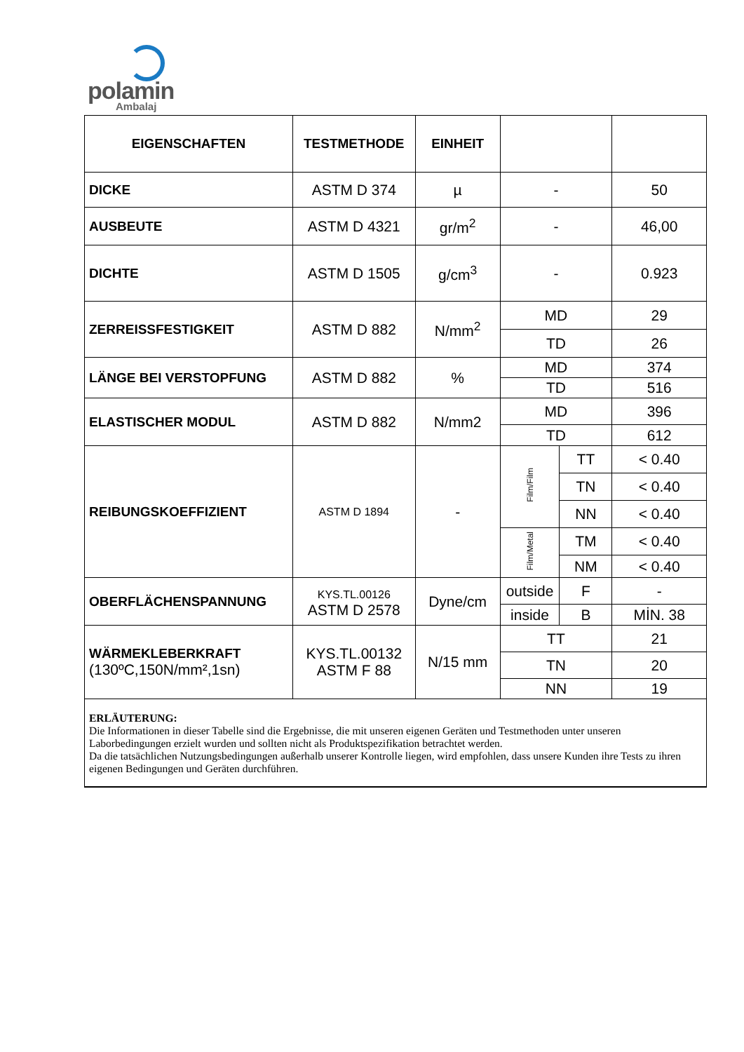polamin
Ambalaj
| EIGENSCHAFTEN | TESTMETHODE | EINHEIT | | | |
| --- | --- | --- | --- | --- | --- |
| DICKE | ASTM D 374 | µ | - | | 50 |
| AUSBEUTE | ASTM D 4321 | gr/m<sup>2</sup> | - | | 46,00 |
| DICHTE | ASTM D 1505 | g/cm<sup>3</sup> | - | | 0.923 |
| ZERREISSFESTIGKEIT | ASTM D 882 | N/mm<sup>2</sup> | MD | | 29 |
| | | | TD | | 26 |
| LÄNGE BEI VERSTOPFUNG | ASTM D 882 | % | MD | | 374 |
| | | | TD | | 516 |
| ELASTISCHER MODUL | ASTM D 882 | N/mm2 | MD | | 396 |
| | | | TD | | 612 |
| REIBUNGSKOEFFIZIENT | ASTM D 1894 | - | Film/Film | TT | < 0.40 |
| | | | | TN | < 0.40 |
| | | | | NN | < 0.40 |
| | | | Film/Metal | TM | < 0.40 |
| | | | | NM | < 0.40 |
| OBERFLÄCHENSPANNUNG | KYS.TL.00126 ASTM D 2578 | Dyne/cm | outside | F | - |
| | | | inside | B | MİN. 38 |
| WÄRMEKLEBERKRAFT (130ºC,150N/mm²,1sn) | KYS.TL.00132 ASTM F 88 | N/15 mm | TT | | 21 |
| | | | TN | | 20 |
| | | | NN | | 19 |
| ERLÄUTERUNG: Die Informationen in dieser Tabelle sind die Ergebnisse, die mit unseren eigenen Geräten und Testmethoden unter unseren Laborbedingungen erzielt wurden und sollten nicht als Produktspezifikation betrachtet werden. Da die tatsächlichen Nutzungsbedingungen außerhalb unserer Kontrolle liegen, wird empfohlen, dass unsere Kunden ihre Tests zu ihren eigenen Bedingungen und Geräten durchführen. | | | | | |